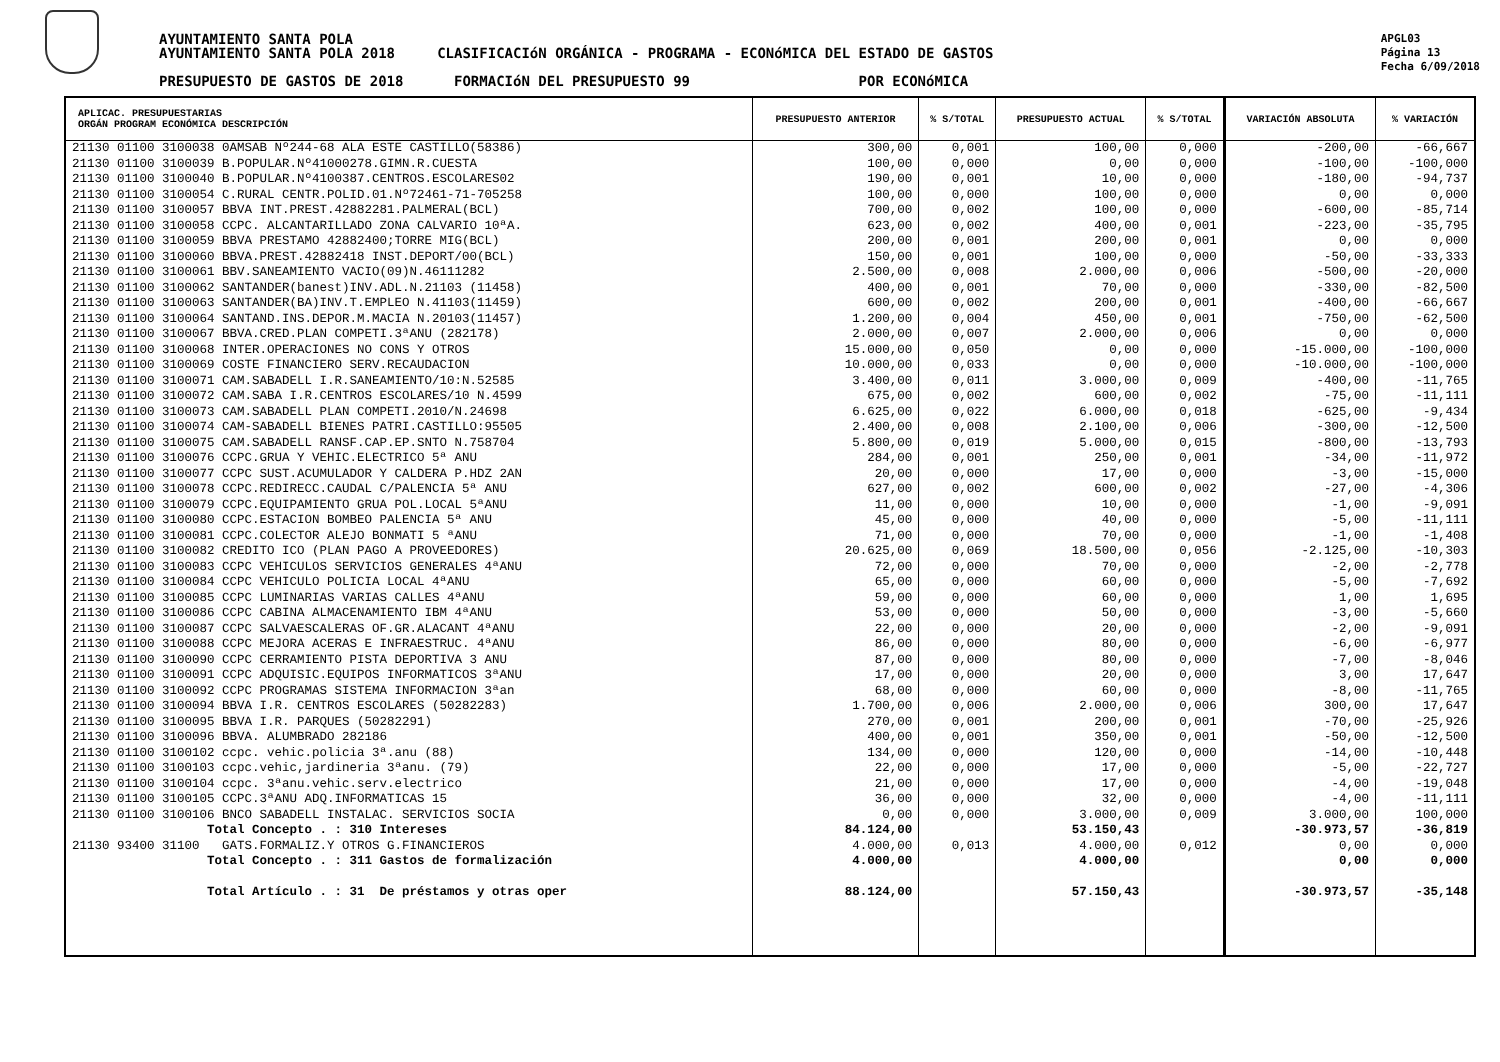AYUNTAMIENTO SANTA POLA
AYUNTAMIENTO SANTA POLA 2018 CLASIFICACIóN ORGÁNICA - PROGRAMA - ECONóMICA DEL ESTADO DE GASTOS
PRESUPUESTO DE GASTOS DE 2018 FORMACIóN DEL PRESUPUESTO 99 POR ECONóMICA
APGL03
Página 13
Fecha 6/09/2018
| APLICAC. PRESUPUESTARIAS ORGÁN PROGRAM ECONÓMICA DESCRIPCIÓN | PRESUPUESTO ANTERIOR | % S/TOTAL | PRESUPUESTO ACTUAL | % S/TOTAL | VARIACIÓN ABSOLUTA | % VARIACIÓN |
| --- | --- | --- | --- | --- | --- | --- |
| 21130 01100 3100038 0AMSAB Nº244-68 ALA ESTE CASTILLO(58386) | 300,00 | 0,001 | 100,00 | 0,000 | -200,00 | -66,667 |
| 21130 01100 3100039 B.POPULAR.Nº41000278.GIMN.R.CUESTA | 100,00 | 0,000 | 0,00 | 0,000 | -100,00 | -100,000 |
| 21130 01100 3100040 B.POPULAR.Nº4100387.CENTROS.ESCOLARES02 | 190,00 | 0,001 | 10,00 | 0,000 | -180,00 | -94,737 |
| 21130 01100 3100054 C.RURAL CENTR.POLID.01.Nº72461-71-705258 | 100,00 | 0,000 | 100,00 | 0,000 | 0,00 | 0,000 |
| 21130 01100 3100057 BBVA INT.PREST.42882281.PALMERAL(BCL) | 700,00 | 0,002 | 100,00 | 0,000 | -600,00 | -85,714 |
| 21130 01100 3100058 CCPC. ALCANTARILLADO ZONA CALVARIO 10ªA. | 623,00 | 0,002 | 400,00 | 0,001 | -223,00 | -35,795 |
| 21130 01100 3100059 BBVA PRESTAMO 42882400;TORRE MIG(BCL) | 200,00 | 0,001 | 200,00 | 0,001 | 0,00 | 0,000 |
| 21130 01100 3100060 BBVA.PREST.42882418 INST.DEPORT/00(BCL) | 150,00 | 0,001 | 100,00 | 0,000 | -50,00 | -33,333 |
| 21130 01100 3100061 BBV.SANEAMIENTO VACIO(09)N.46111282 | 2.500,00 | 0,008 | 2.000,00 | 0,006 | -500,00 | -20,000 |
| 21130 01100 3100062 SANTANDER(banest)INV.ADL.N.21103 (11458) | 400,00 | 0,001 | 70,00 | 0,000 | -330,00 | -82,500 |
| 21130 01100 3100063 SANTANDER(BA)INV.T.EMPLEO N.41103(11459) | 600,00 | 0,002 | 200,00 | 0,001 | -400,00 | -66,667 |
| 21130 01100 3100064 SANTAND.INS.DEPOR.M.MACIA N.20103(11457) | 1.200,00 | 0,004 | 450,00 | 0,001 | -750,00 | -62,500 |
| 21130 01100 3100067 BBVA.CRED.PLAN COMPETI.3ªANU (282178) | 2.000,00 | 0,007 | 2.000,00 | 0,006 | 0,00 | 0,000 |
| 21130 01100 3100068 INTER.OPERACIONES NO CONS Y OTROS | 15.000,00 | 0,050 | 0,00 | 0,000 | -15.000,00 | -100,000 |
| 21130 01100 3100069 COSTE FINANCIERO SERV.RECAUDACION | 10.000,00 | 0,033 | 0,00 | 0,000 | -10.000,00 | -100,000 |
| 21130 01100 3100071 CAM.SABADELL I.R.SANEAMIENTO/10:N.52585 | 3.400,00 | 0,011 | 3.000,00 | 0,009 | -400,00 | -11,765 |
| 21130 01100 3100072 CAM.SABA I.R.CENTROS ESCOLARES/10 N.4599 | 675,00 | 0,002 | 600,00 | 0,002 | -75,00 | -11,111 |
| 21130 01100 3100073 CAM.SABADELL PLAN COMPETI.2010/N.24698 | 6.625,00 | 0,022 | 6.000,00 | 0,018 | -625,00 | -9,434 |
| 21130 01100 3100074 CAM-SABADELL BIENES PATRI.CASTILLO:95505 | 2.400,00 | 0,008 | 2.100,00 | 0,006 | -300,00 | -12,500 |
| 21130 01100 3100075 CAM.SABADELL RANSF.CAP.EP.SNTO N.758704 | 5.800,00 | 0,019 | 5.000,00 | 0,015 | -800,00 | -13,793 |
| 21130 01100 3100076 CCPC.GRUA Y VEHIC.ELECTRICO 5ª ANU | 284,00 | 0,001 | 250,00 | 0,001 | -34,00 | -11,972 |
| 21130 01100 3100077 CCPC SUST.ACUMULADOR Y CALDERA P.HDZ 2AN | 20,00 | 0,000 | 17,00 | 0,000 | -3,00 | -15,000 |
| 21130 01100 3100078 CCPC.REDIRECC.CAUDAL C/PALENCIA 5ª ANU | 627,00 | 0,002 | 600,00 | 0,002 | -27,00 | -4,306 |
| 21130 01100 3100079 CCPC.EQUIPAMIENTO GRUA POL.LOCAL 5ªANU | 11,00 | 0,000 | 10,00 | 0,000 | -1,00 | -9,091 |
| 21130 01100 3100080 CCPC.ESTACION BOMBEO PALENCIA 5ª ANU | 45,00 | 0,000 | 40,00 | 0,000 | -5,00 | -11,111 |
| 21130 01100 3100081 CCPC.COLECTOR ALEJO BONMATI 5 ªANU | 71,00 | 0,000 | 70,00 | 0,000 | -1,00 | -1,408 |
| 21130 01100 3100082 CREDITO ICO (PLAN PAGO A PROVEEDORES) | 20.625,00 | 0,069 | 18.500,00 | 0,056 | -2.125,00 | -10,303 |
| 21130 01100 3100083 CCPC VEHICULOS SERVICIOS GENERALES 4ªANU | 72,00 | 0,000 | 70,00 | 0,000 | -2,00 | -2,778 |
| 21130 01100 3100084 CCPC VEHICULO POLICIA LOCAL 4ªANU | 65,00 | 0,000 | 60,00 | 0,000 | -5,00 | -7,692 |
| 21130 01100 3100085 CCPC LUMINARIAS VARIAS CALLES 4ªANU | 59,00 | 0,000 | 60,00 | 0,000 | 1,00 | 1,695 |
| 21130 01100 3100086 CCPC CABINA ALMACENAMIENTO IBM 4ªANU | 53,00 | 0,000 | 50,00 | 0,000 | -3,00 | -5,660 |
| 21130 01100 3100087 CCPC SALVAESCALERAS OF.GR.ALACANT 4ªANU | 22,00 | 0,000 | 20,00 | 0,000 | -2,00 | -9,091 |
| 21130 01100 3100088 CCPC MEJORA ACERAS E INFRAESTRUC. 4ªANU | 86,00 | 0,000 | 80,00 | 0,000 | -6,00 | -6,977 |
| 21130 01100 3100090 CCPC CERRAMIENTO PISTA DEPORTIVA 3 ANU | 87,00 | 0,000 | 80,00 | 0,000 | -7,00 | -8,046 |
| 21130 01100 3100091 CCPC ADQUISIC.EQUIPOS INFORMATICOS 3ªANU | 17,00 | 0,000 | 20,00 | 0,000 | 3,00 | 17,647 |
| 21130 01100 3100092 CCPC PROGRAMAS SISTEMA INFORMACION 3ªan | 68,00 | 0,000 | 60,00 | 0,000 | -8,00 | -11,765 |
| 21130 01100 3100094 BBVA I.R. CENTROS ESCOLARES (50282283) | 1.700,00 | 0,006 | 2.000,00 | 0,006 | 300,00 | 17,647 |
| 21130 01100 3100095 BBVA I.R. PARQUES (50282291) | 270,00 | 0,001 | 200,00 | 0,001 | -70,00 | -25,926 |
| 21130 01100 3100096 BBVA. ALUMBRADO 282186 | 400,00 | 0,001 | 350,00 | 0,001 | -50,00 | -12,500 |
| 21130 01100 3100102 ccpc. vehic.policia 3ª.anu (88) | 134,00 | 0,000 | 120,00 | 0,000 | -14,00 | -10,448 |
| 21130 01100 3100103 ccpc.vehic,jardineria 3ªanu. (79) | 22,00 | 0,000 | 17,00 | 0,000 | -5,00 | -22,727 |
| 21130 01100 3100104 ccpc. 3ªanu.vehic.serv.electrico | 21,00 | 0,000 | 17,00 | 0,000 | -4,00 | -19,048 |
| 21130 01100 3100105 CCPC.3ªANU ADQ.INFORMATICAS 15 | 36,00 | 0,000 | 32,00 | 0,000 | -4,00 | -11,111 |
| 21130 01100 3100106 BNCO SABADELL INSTALAC. SERVICIOS SOCIA | 0,00 | 0,000 | 3.000,00 | 0,009 | 3.000,00 | 100,000 |
| Total Concepto . : 310 Intereses | 84.124,00 | | 53.150,43 | | -30.973,57 | -36,819 |
| 21130 93400 31100 GATS.FORMALIZ.Y OTROS G.FINANCIEROS | 4.000,00 | 0,013 | 4.000,00 | 0,012 | 0,00 | 0,000 |
| Total Concepto . : 311 Gastos de formalización | 4.000,00 | | 4.000,00 | | 0,00 | 0,000 |
| Total Artículo . : 31 De préstamos y otras oper | 88.124,00 | | 57.150,43 | | -30.973,57 | -35,148 |